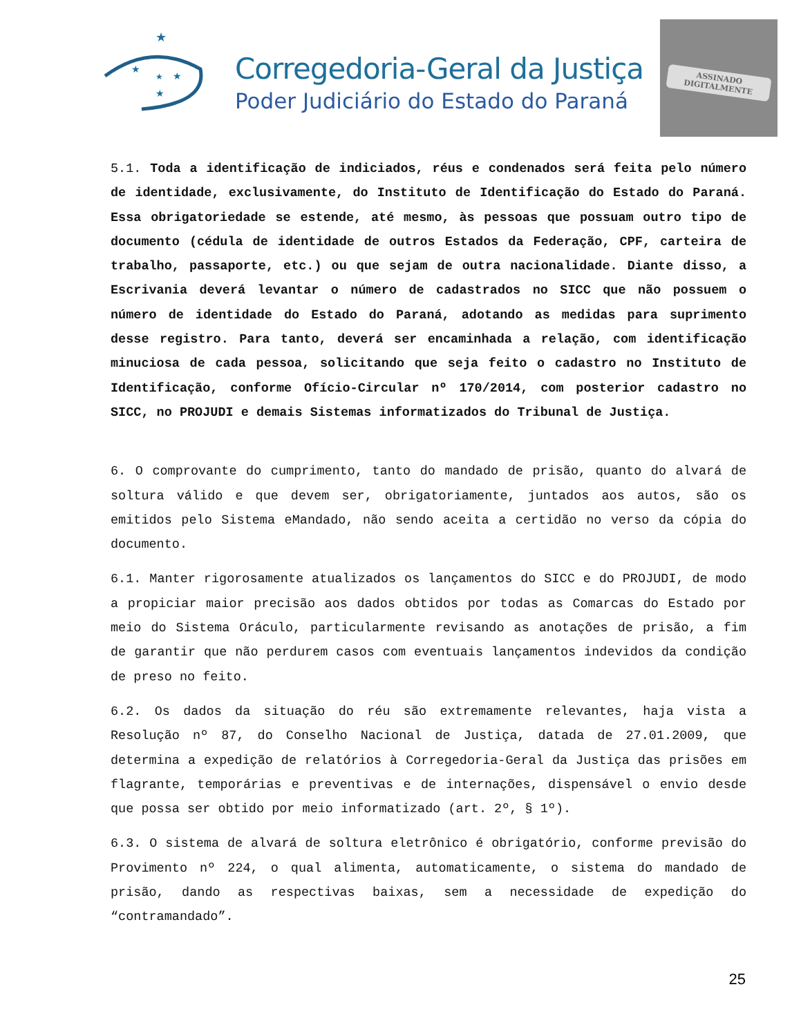★
★
★
★
★
Corregedoria-Geral da Justiça
Poder Judiciário do Estado do Paraná
ASSINADO DIGITALMENTE
5.1. Toda a identificação de indiciados, réus e condenados será feita pelo número de identidade, exclusivamente, do Instituto de Identificação do Estado do Paraná. Essa obrigatoriedade se estende, até mesmo, às pessoas que possuam outro tipo de documento (cédula de identidade de outros Estados da Federação, CPF, carteira de trabalho, passaporte, etc.) ou que sejam de outra nacionalidade. Diante disso, a Escrivania deverá levantar o número de cadastrados no SICC que não possuem o número de identidade do Estado do Paraná, adotando as medidas para suprimento desse registro. Para tanto, deverá ser encaminhada a relação, com identificação minuciosa de cada pessoa, solicitando que seja feito o cadastro no Instituto de Identificação, conforme Ofício-Circular nº 170/2014, com posterior cadastro no SICC, no PROJUDI e demais Sistemas informatizados do Tribunal de Justiça.
6. O comprovante do cumprimento, tanto do mandado de prisão, quanto do alvará de soltura válido e que devem ser, obrigatoriamente, juntados aos autos, são os emitidos pelo Sistema eMandado, não sendo aceita a certidão no verso da cópia do documento.
6.1. Manter rigorosamente atualizados os lançamentos do SICC e do PROJUDI, de modo a propiciar maior precisão aos dados obtidos por todas as Comarcas do Estado por meio do Sistema Oráculo, particularmente revisando as anotações de prisão, a fim de garantir que não perdurem casos com eventuais lançamentos indevidos da condição de preso no feito.
6.2. Os dados da situação do réu são extremamente relevantes, haja vista a Resolução nº 87, do Conselho Nacional de Justiça, datada de 27.01.2009, que determina a expedição de relatórios à Corregedoria-Geral da Justiça das prisões em flagrante, temporárias e preventivas e de internações, dispensável o envio desde que possa ser obtido por meio informatizado (art. 2º, § 1º).
6.3. O sistema de alvará de soltura eletrônico é obrigatório, conforme previsão do Provimento nº 224, o qual alimenta, automaticamente, o sistema do mandado de prisão, dando as respectivas baixas, sem a necessidade de expedição do “contramandado”.
25